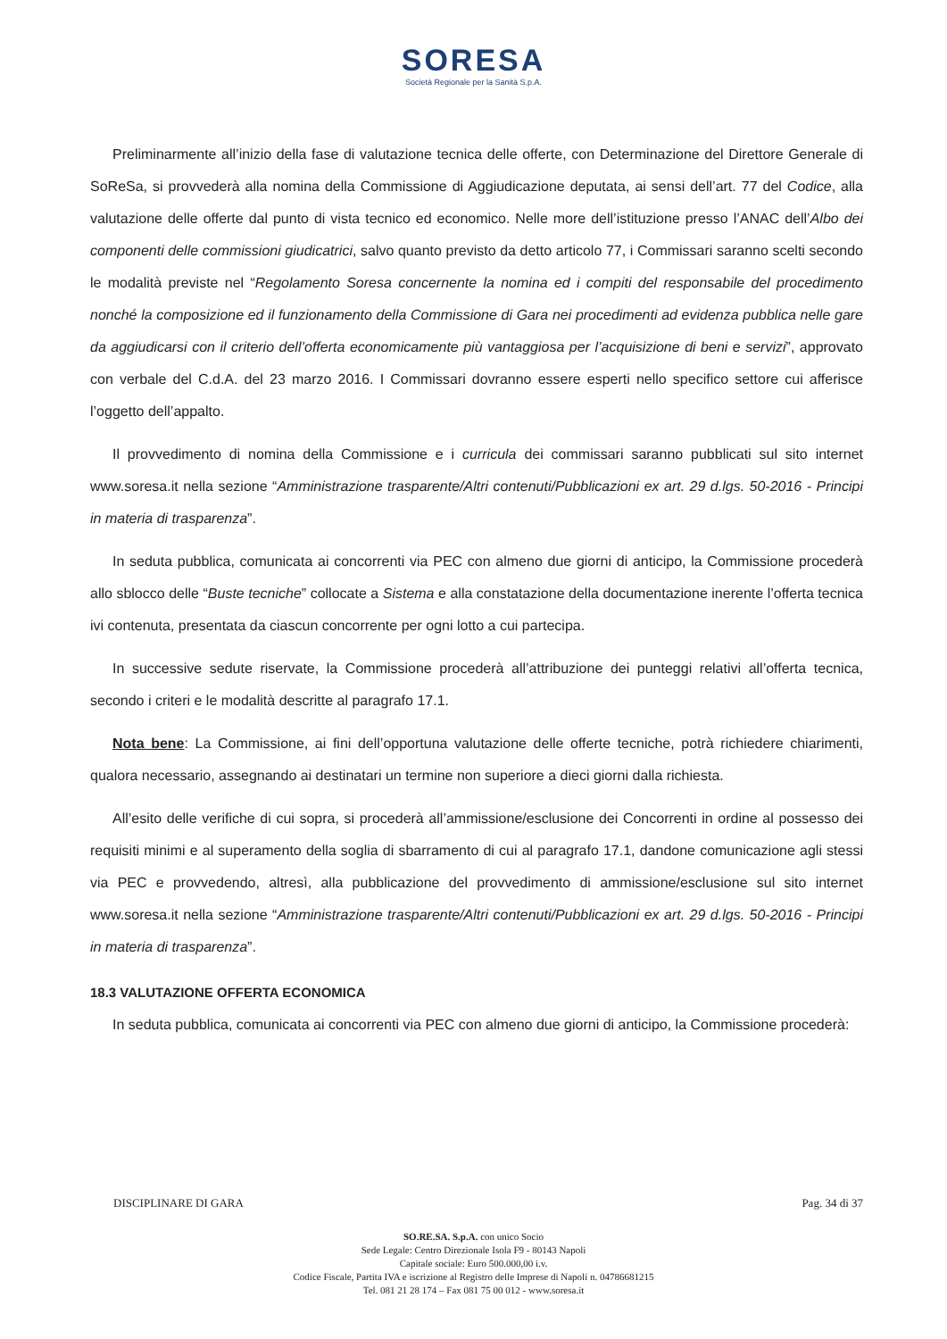SORESA
Società Regionale per la Sanità S.p.A.
Preliminarmente all’inizio della fase di valutazione tecnica delle offerte, con Determinazione del Direttore Generale di SoReSa, si provvederà alla nomina della Commissione di Aggiudicazione deputata, ai sensi dell’art. 77 del Codice, alla valutazione delle offerte dal punto di vista tecnico ed economico. Nelle more dell’istituzione presso l’ANAC dell’Albo dei componenti delle commissioni giudicatrici, salvo quanto previsto da detto articolo 77, i Commissari saranno scelti secondo le modalità previste nel “Regolamento Soresa concernente la nomina ed i compiti del responsabile del procedimento nonché la composizione ed il funzionamento della Commissione di Gara nei procedimenti ad evidenza pubblica nelle gare da aggiudicarsi con il criterio dell’offerta economicamente più vantaggiosa per l’acquisizione di beni e servizi”, approvato con verbale del C.d.A. del 23 marzo 2016. I Commissari dovranno essere esperti nello specifico settore cui afferisce l’oggetto dell’appalto.
Il provvedimento di nomina della Commissione e i curricula dei commissari saranno pubblicati sul sito internet www.soresa.it nella sezione “Amministrazione trasparente/Altri contenuti/Pubblicazioni ex art. 29 d.lgs. 50-2016 - Principi in materia di trasparenza”.
In seduta pubblica, comunicata ai concorrenti via PEC con almeno due giorni di anticipo, la Commissione procederà allo sblocco delle “Buste tecniche” collocate a Sistema e alla constatazione della documentazione inerente l’offerta tecnica ivi contenuta, presentata da ciascun concorrente per ogni lotto a cui partecipa.
In successive sedute riservate, la Commissione procederà all’attribuzione dei punteggi relativi all’offerta tecnica, secondo i criteri e le modalità descritte al paragrafo 17.1.
Nota bene: La Commissione, ai fini dell’opportuna valutazione delle offerte tecniche, potrà richiedere chiarimenti, qualora necessario, assegnando ai destinatari un termine non superiore a dieci giorni dalla richiesta.
All’esito delle verifiche di cui sopra, si procederà all’ammissione/esclusione dei Concorrenti in ordine al possesso dei requisiti minimi e al superamento della soglia di sbarramento di cui al paragrafo 17.1, dandone comunicazione agli stessi via PEC e provvedendo, altresì, alla pubblicazione del provvedimento di ammissione/esclusione sul sito internet www.soresa.it nella sezione “Amministrazione trasparente/Altri contenuti/Pubblicazioni ex art. 29 d.lgs. 50-2016 - Principi in materia di trasparenza”.
18.3 VALUTAZIONE OFFERTA ECONOMICA
In seduta pubblica, comunicata ai concorrenti via PEC con almeno due giorni di anticipo, la Commissione procederà:
DISCIPLINARE DI GARA Pag. 34 di 37
SO.RE.SA. S.p.A. con unico Socio
Sede Legale: Centro Direzionale Isola F9 - 80143 Napoli
Capitale sociale: Euro 500.000,00 i.v.
Codice Fiscale, Partita IVA e iscrizione al Registro delle Imprese di Napoli n. 04786681215
Tel. 081 21 28 174 – Fax 081 75 00 012 - www.soresa.it